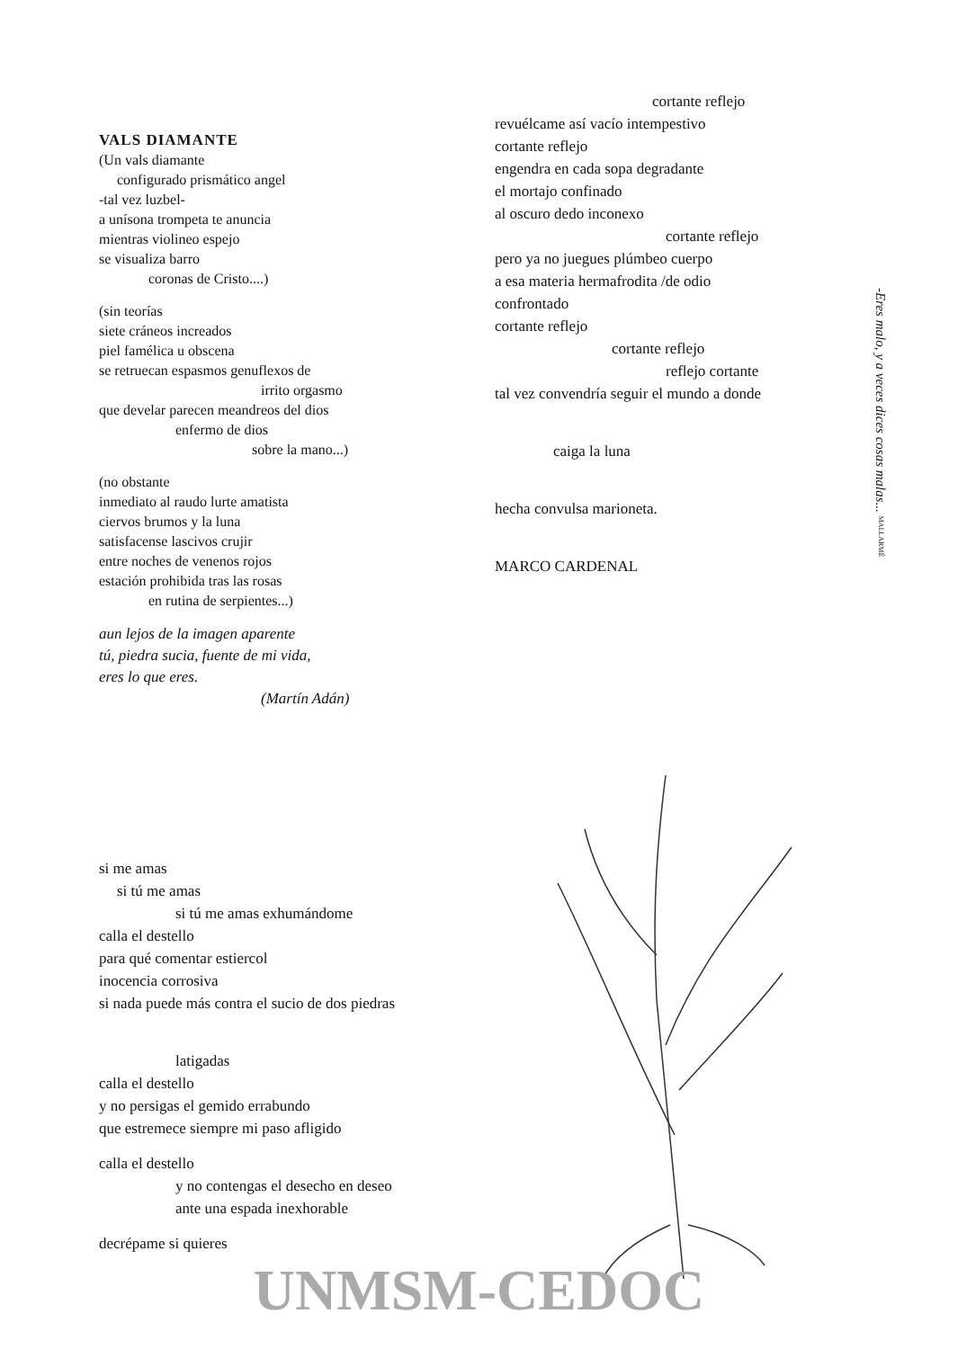VALS DIAMANTE
(Un vals diamante
configurado prismático angel
-tal vez luzbel-
a unísona trompeta te anuncia
mientras violineo espejo
se visualiza barro
coronas de Cristo....)
(sin teorías
siete cráneos increados
piel famélica u obscena
se retruecan espasmos genuflexos de
irrito orgasmo
que develar parecen meandreos del dios
enfermo de dios
sobre la mano...)
(no obstante
inmediato al raudo lurte amatista
ciervos brumos y la luna
satisfacense lascivos crujir
entre noches de venenos rojos
estación prohibida tras las rosas
en rutina de serpientes...)
aun lejos de la imagen aparente
tú, piedra sucia, fuente de mi vida,
eres lo que eres.
(Martín Adán)
si me amas
si tú me amas
si tú me amas exhumándome
calla el destello
para qué comentar estiercol
inocencia corrosiva
si nada puede más contra el sucio de dos piedras
latigadas
calla el destello
y no persigas el gemido errabundo
que estremece siempre mi paso afligido
calla el destello
y no contengas el desecho en deseo
ante una espada inexhorable
decrépame si quieres
cortante reflejo
revuélcame así vacío intempestivo
cortante reflejo
engendra en cada sopa degradante
el mortajo confinado
al oscuro dedo inconexo
cortante reflejo
pero ya no juegues plúmbeo cuerpo
a esa materia hermafrodita /de odio
confrontado
cortante reflejo
cortante reflejo
reflejo cortante
tal vez convendría seguir el mundo a donde
caiga la luna
hecha convulsa marioneta.
MARCO CARDENAL
-Eres malo, y a veces dices cosas malas... MALLARMÉ
UNMSM-CEDOC